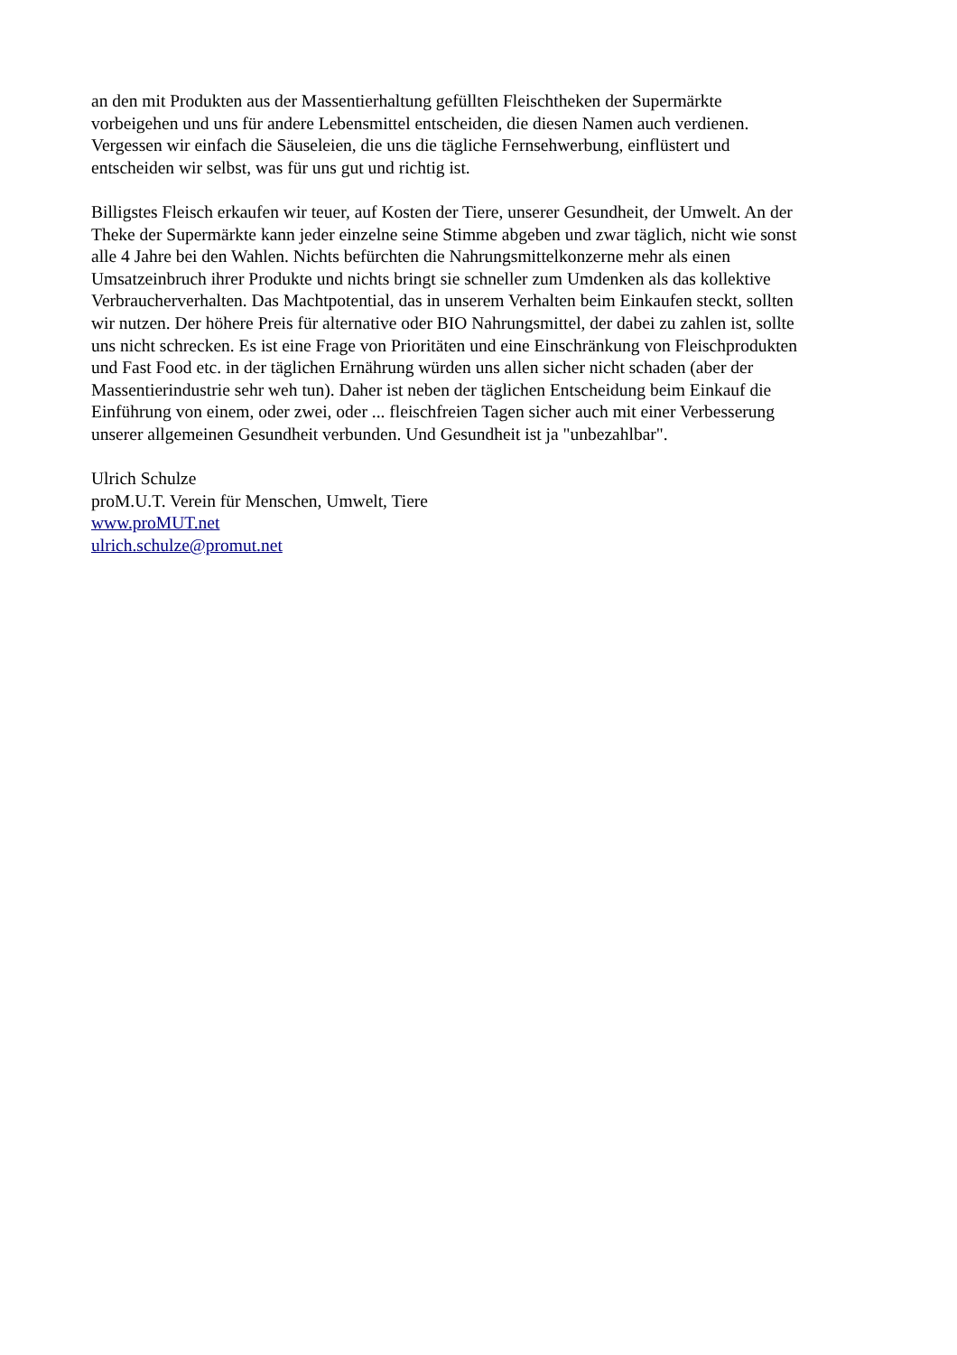an den mit Produkten aus der Massentierhaltung gefüllten Fleischtheken der Supermärkte
vorbeigehen und uns für andere Lebensmittel entscheiden, die diesen Namen auch verdienen.
Vergessen wir einfach die Säuseleien, die uns die tägliche Fernsehwerbung, einflüstert und
entscheiden wir selbst, was für uns gut und richtig ist.
Billigstes Fleisch erkaufen wir teuer, auf Kosten der Tiere, unserer Gesundheit, der Umwelt. An der
Theke der Supermärkte kann jeder einzelne seine Stimme abgeben und zwar täglich, nicht wie sonst
alle 4 Jahre bei den Wahlen. Nichts befürchten die Nahrungsmittelkonzerne mehr als einen
Umsatzeinbruch ihrer Produkte und nichts bringt sie schneller zum Umdenken als das kollektive
Verbraucherverhalten. Das Machtpotential, das in unserem Verhalten beim Einkaufen steckt, sollten
wir nutzen. Der höhere Preis für alternative oder BIO Nahrungsmittel, der dabei zu zahlen ist, sollte
uns nicht schrecken. Es ist eine Frage von Prioritäten und eine Einschränkung von Fleischprodukten
und Fast Food etc. in der täglichen Ernährung würden uns allen sicher nicht schaden (aber der
Massentierindustrie sehr weh tun). Daher ist neben der täglichen Entscheidung beim Einkauf die
Einführung von einem, oder zwei, oder ... fleischfreien Tagen sicher auch mit einer Verbesserung
unserer allgemeinen Gesundheit verbunden. Und Gesundheit ist ja "unbezahlbar".
Ulrich Schulze
proM.U.T. Verein für Menschen, Umwelt, Tiere
www.proMUT.net
ulrich.schulze@promut.net